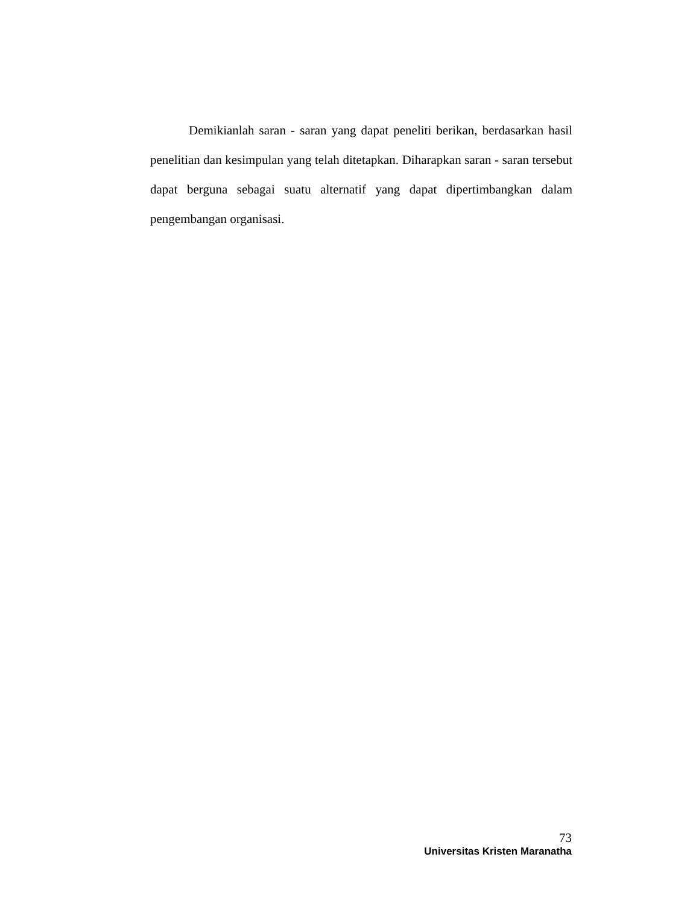Demikianlah saran - saran yang dapat peneliti berikan, berdasarkan hasil penelitian dan kesimpulan yang telah ditetapkan. Diharapkan saran - saran tersebut dapat berguna sebagai suatu alternatif yang dapat dipertimbangkan dalam pengembangan organisasi.
73
Universitas Kristen Maranatha